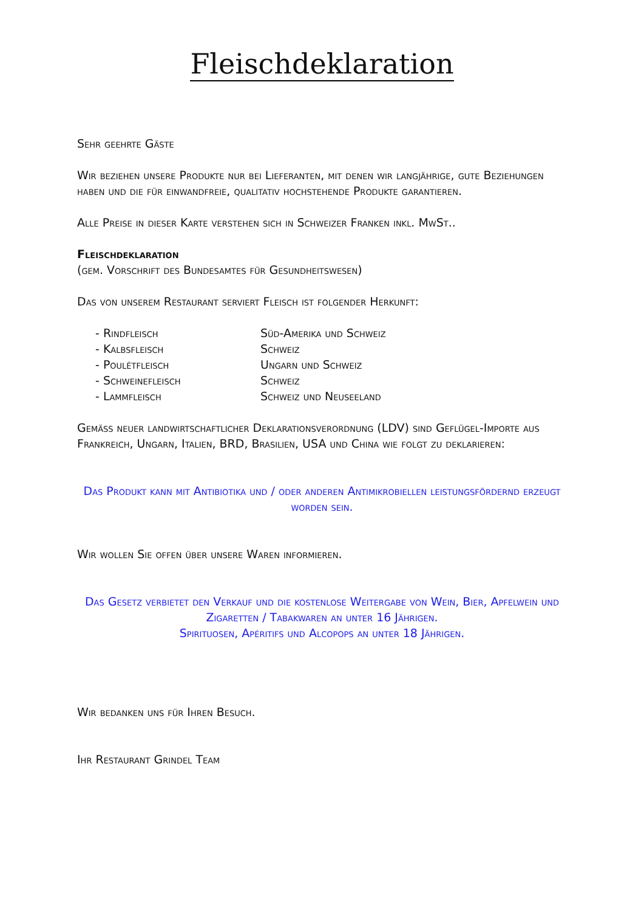Fleischdeklaration
Sehr geehrte Gäste
Wir beziehen unsere Produkte nur bei Lieferanten, mit denen wir langjährige, gute Beziehungen haben und die für einwandfreie, qualitativ hochstehende Produkte garantieren.
Alle Preise in dieser Karte verstehen sich in Schweizer Franken inkl. MwSt..
Fleischdeklaration
(gem. Vorschrift des Bundesamtes für Gesundheitswesen)
Das von unserem Restaurant serviert Fleisch ist folgender Herkunft:
| - Rindfleisch | Süd-Amerika und Schweiz |
| - Kalbsfleisch | Schweiz |
| - Poulétfleisch | Ungarn und Schweiz |
| - Schweinefleisch | Schweiz |
| - Lammfleisch | Schweiz und Neuseeland |
Gemäss neuer landwirtschaftlicher Deklarationsverordnung (LDV) sind Geflügel-Importe aus Frankreich, Ungarn, Italien, BRD, Brasilien, USA und China wie folgt zu deklarieren:
Das Produkt kann mit Antibiotika und / oder anderen Antimikrobiellen leistungsfördernd erzeugt worden sein.
Wir wollen Sie offen über unsere Waren informieren.
Das Gesetz verbietet den Verkauf und die kostenlose Weitergabe von Wein, Bier, Apfelwein und Zigaretten / Tabakwaren an unter 16 Jährigen.
Spirituosen, Apéritifs und Alcopops an unter 18 Jährigen.
Wir bedanken uns für Ihren Besuch.
Ihr Restaurant Grindel Team